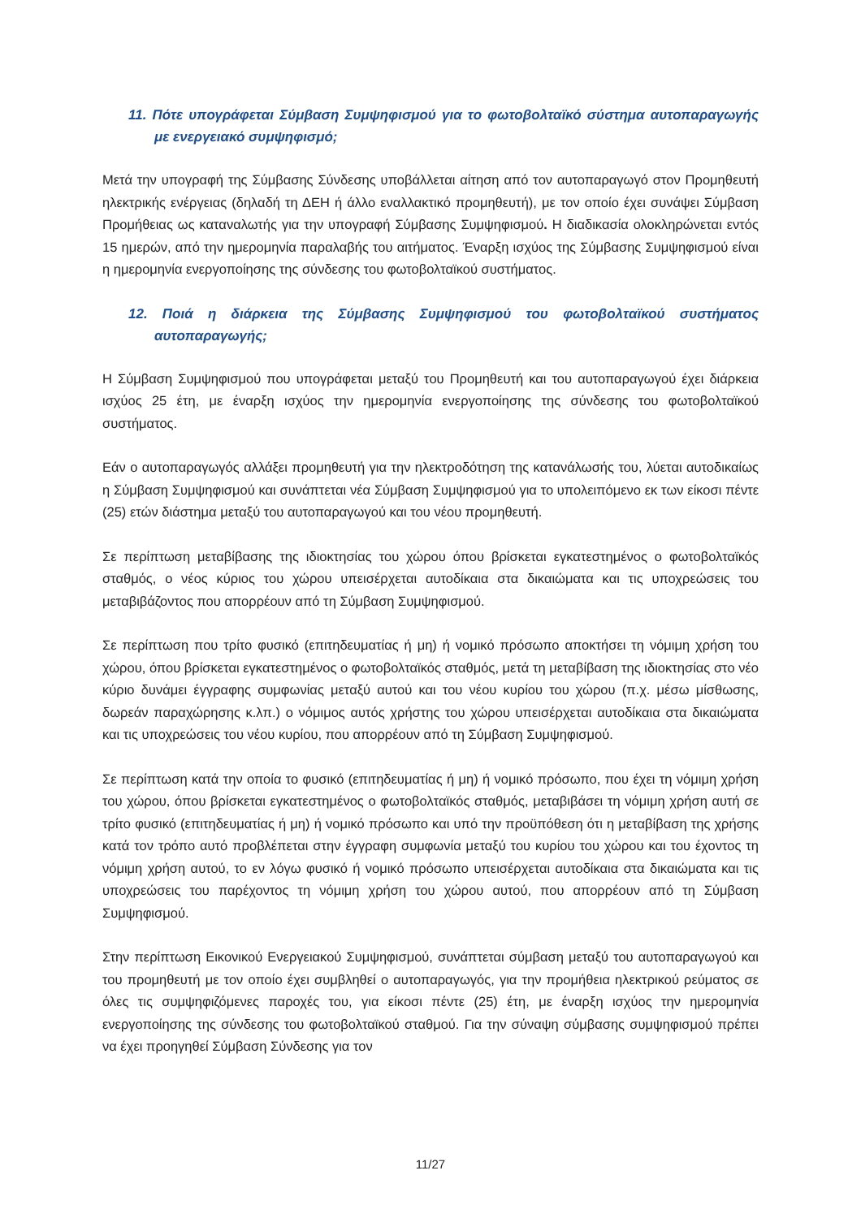11. Πότε υπογράφεται Σύμβαση Συμψηφισμού για το φωτοβολταϊκό σύστημα αυτοπαραγωγής με ενεργειακό συμψηφισμό;
Μετά την υπογραφή της Σύμβασης Σύνδεσης υποβάλλεται αίτηση από τον αυτοπαραγωγό στον Προμηθευτή ηλεκτρικής ενέργειας (δηλαδή τη ΔΕΗ ή άλλο εναλλακτικό προμηθευτή), με τον οποίο έχει συνάψει Σύμβαση Προμήθειας ως καταναλωτής για την υπογραφή Σύμβασης Συμψηφισμού. Η διαδικασία ολοκληρώνεται εντός 15 ημερών, από την ημερομηνία παραλαβής του αιτήματος. Έναρξη ισχύος της Σύμβασης Συμψηφισμού είναι η ημερομηνία ενεργοποίησης της σύνδεσης του φωτοβολταϊκού συστήματος.
12. Ποιά η διάρκεια της Σύμβασης Συμψηφισμού του φωτοβολταϊκού συστήματος αυτοπαραγωγής;
Η Σύμβαση Συμψηφισμού που υπογράφεται μεταξύ του Προμηθευτή και του αυτοπαραγωγού έχει διάρκεια ισχύος 25 έτη, με έναρξη ισχύος την ημερομηνία ενεργοποίησης της σύνδεσης του φωτοβολταϊκού συστήματος.
Εάν ο αυτοπαραγωγός αλλάξει προμηθευτή για την ηλεκτροδότηση της κατανάλωσής του, λύεται αυτοδικαίως η Σύμβαση Συμψηφισμού και συνάπτεται νέα Σύμβαση Συμψηφισμού για το υπολειπόμενο εκ των είκοσι πέντε (25) ετών διάστημα μεταξύ του αυτοπαραγωγού και του νέου προμηθευτή.
Σε περίπτωση μεταβίβασης της ιδιοκτησίας του χώρου όπου βρίσκεται εγκατεστημένος ο φωτοβολταϊκός σταθμός, ο νέος κύριος του χώρου υπεισέρχεται αυτοδίκαια στα δικαιώματα και τις υποχρεώσεις του μεταβιβάζοντος που απορρέουν από τη Σύμβαση Συμψηφισμού.
Σε περίπτωση που τρίτο φυσικό (επιτηδευματίας ή μη) ή νομικό πρόσωπο αποκτήσει τη νόμιμη χρήση του χώρου, όπου βρίσκεται εγκατεστημένος ο φωτοβολταϊκός σταθμός, μετά τη μεταβίβαση της ιδιοκτησίας στο νέο κύριο δυνάμει έγγραφης συμφωνίας μεταξύ αυτού και του νέου κυρίου του χώρου (π.χ. μέσω μίσθωσης, δωρεάν παραχώρησης κ.λπ.) ο νόμιμος αυτός χρήστης του χώρου υπεισέρχεται αυτοδίκαια στα δικαιώματα και τις υποχρεώσεις του νέου κυρίου, που απορρέουν από τη Σύμβαση Συμψηφισμού.
Σε περίπτωση κατά την οποία το φυσικό (επιτηδευματίας ή μη) ή νομικό πρόσωπο, που έχει τη νόμιμη χρήση του χώρου, όπου βρίσκεται εγκατεστημένος ο φωτοβολταϊκός σταθμός, μεταβιβάσει τη νόμιμη χρήση αυτή σε τρίτο φυσικό (επιτηδευματίας ή μη) ή νομικό πρόσωπο και υπό την προϋπόθεση ότι η μεταβίβαση της χρήσης κατά τον τρόπο αυτό προβλέπεται στην έγγραφη συμφωνία μεταξύ του κυρίου του χώρου και του έχοντος τη νόμιμη χρήση αυτού, το εν λόγω φυσικό ή νομικό πρόσωπο υπεισέρχεται αυτοδίκαια στα δικαιώματα και τις υποχρεώσεις του παρέχοντος τη νόμιμη χρήση του χώρου αυτού, που απορρέουν από τη Σύμβαση Συμψηφισμού.
Στην περίπτωση Εικονικού Ενεργειακού Συμψηφισμού, συνάπτεται σύμβαση μεταξύ του αυτοπαραγωγού και του προμηθευτή με τον οποίο έχει συμβληθεί ο αυτοπαραγωγός, για την προμήθεια ηλεκτρικού ρεύματος σε όλες τις συμψηφιζόμενες παροχές του, για είκοσι πέντε (25) έτη, με έναρξη ισχύος την ημερομηνία ενεργοποίησης της σύνδεσης του φωτοβολταϊκού σταθμού. Για την σύναψη σύμβασης συμψηφισμού πρέπει να έχει προηγηθεί Σύμβαση Σύνδεσης για τον
11/27